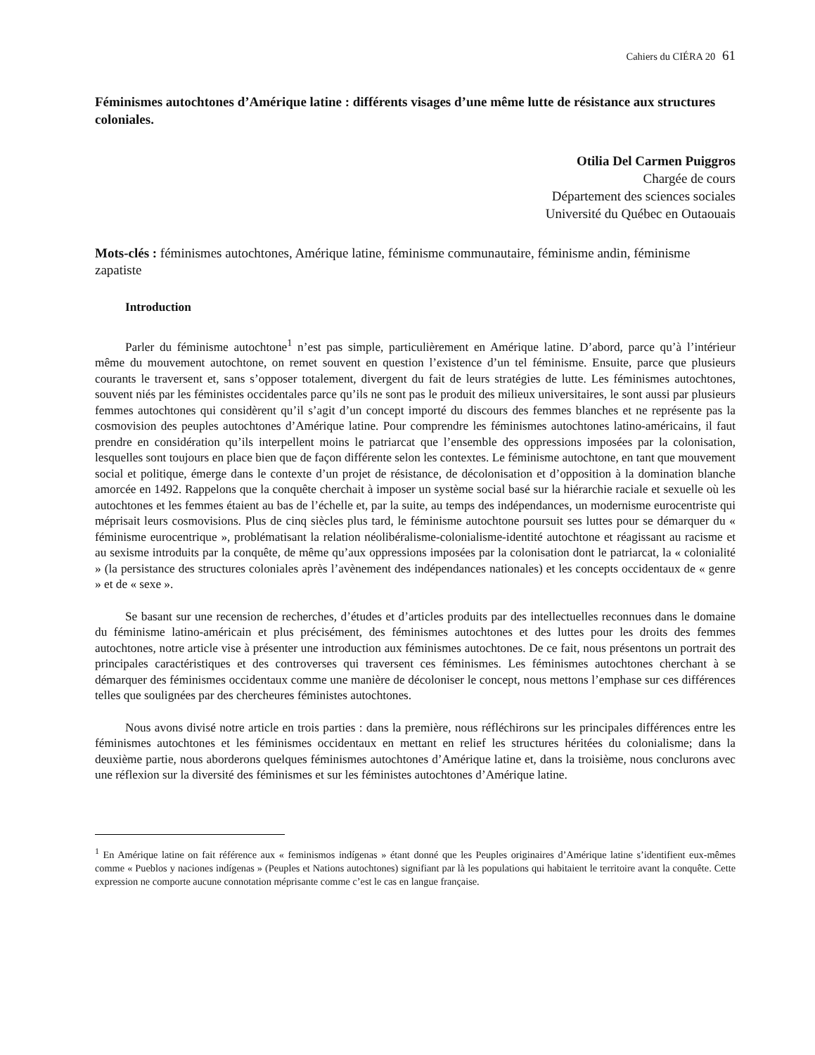Cahiers du CIÉRA 20 61
Féminismes autochtones d’Amérique latine : différents visages d’une même lutte de résistance aux structures coloniales.
Otilia Del Carmen Puiggros
Chargée de cours
Département des sciences sociales
Université du Québec en Outaouais
Mots-clés : féminismes autochtones, Amérique latine, féminisme communautaire, féminisme andin, féminisme zapatiste
Introduction
Parler du féminisme autochtone<sup>1</sup> n’est pas simple, particulièrement en Amérique latine. D’abord, parce qu’à l’intérieur même du mouvement autochtone, on remet souvent en question l’existence d’un tel féminisme. Ensuite, parce que plusieurs courants le traversent et, sans s’opposer totalement, divergent du fait de leurs stratégies de lutte. Les féminismes autochtones, souvent niés par les féministes occidentales parce qu’ils ne sont pas le produit des milieux universitaires, le sont aussi par plusieurs femmes autochtones qui considèrent qu’il s’agit d’un concept importé du discours des femmes blanches et ne représente pas la cosmovision des peuples autochtones d’Amérique latine. Pour comprendre les féminismes autochtones latino-américains, il faut prendre en considération qu’ils interpellent moins le patriarcat que l’ensemble des oppressions imposées par la colonisation, lesquelles sont toujours en place bien que de façon différente selon les contextes. Le féminisme autochtone, en tant que mouvement social et politique, émerge dans le contexte d’un projet de résistance, de décolonisation et d’opposition à la domination blanche amorcée en 1492. Rappelons que la conquête cherchait à imposer un système social basé sur la hiérarchie raciale et sexuelle où les autochtones et les femmes étaient au bas de l’échelle et, par la suite, au temps des indépendances, un modernisme eurocentriste qui méprisait leurs cosmovisions. Plus de cinq siècles plus tard, le féminisme autochtone poursuit ses luttes pour se démarquer du « féminisme eurocentrique », problématisant la relation néolibéralisme-colonialisme-identité autochtone et réagissant au racisme et au sexisme introduits par la conquête, de même qu’aux oppressions imposées par la colonisation dont le patriarcat, la « colonialité » (la persistance des structures coloniales après l’avènement des indépendances nationales) et les concepts occidentaux de « genre » et de « sexe ».
Se basant sur une recension de recherches, d’études et d’articles produits par des intellectuelles reconnues dans le domaine du féminisme latino-américain et plus précisément, des féminismes autochtones et des luttes pour les droits des femmes autochtones, notre article vise à présenter une introduction aux féminismes autochtones. De ce fait, nous présentons un portrait des principales caractéristiques et des controverses qui traversent ces féminismes. Les féminismes autochtones cherchant à se démarquer des féminismes occidentaux comme une manière de décoloniser le concept, nous mettons l’emphase sur ces différences telles que soulignées par des chercheures féministes autochtones.
Nous avons divisé notre article en trois parties : dans la première, nous réfléchirons sur les principales différences entre les féminismes autochtones et les féminismes occidentaux en mettant en relief les structures héritées du colonialisme; dans la deuxième partie, nous aborderons quelques féminismes autochtones d’Amérique latine et, dans la troisième, nous conclurons avec une réflexion sur la diversité des féminismes et sur les féministes autochtones d’Amérique latine.
<sup>1</sup> En Amérique latine on fait référence aux « feminismos indígenas » étant donné que les Peuples originaires d’Amérique latine s’identifient eux-mêmes comme « Pueblos y naciones indígenas » (Peuples et Nations autochtones) signifiant par là les populations qui habitaient le territoire avant la conquête. Cette expression ne comporte aucune connotation méprisante comme c’est le cas en langue française.